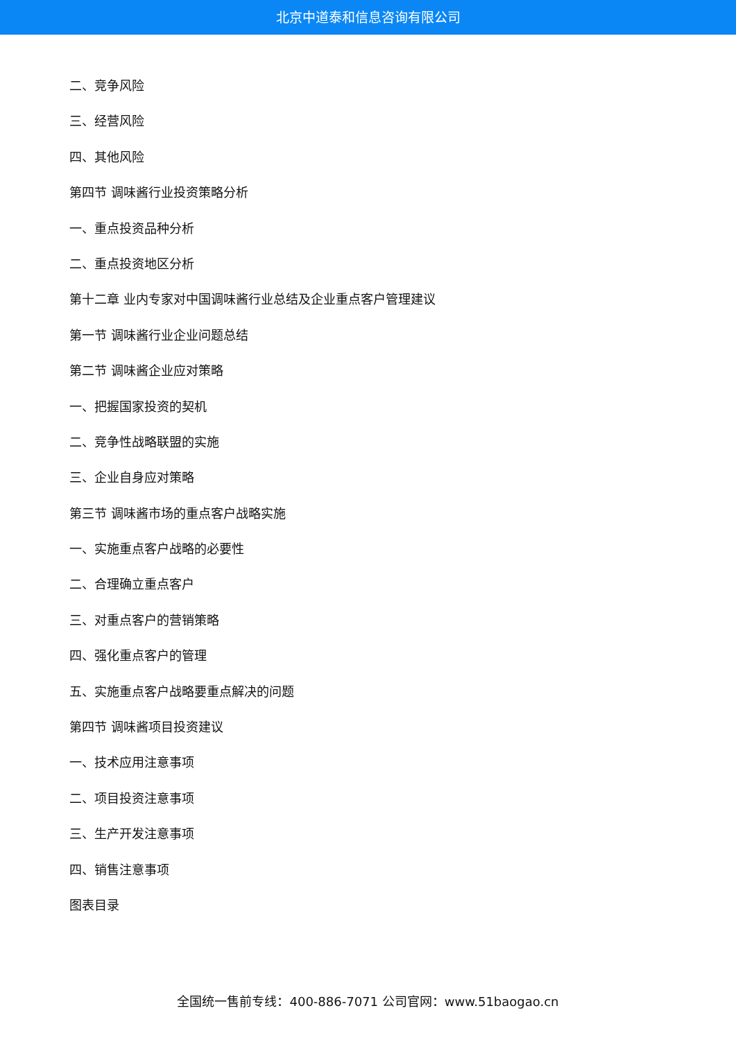北京中道泰和信息咨询有限公司
二、竞争风险
三、经营风险
四、其他风险
第四节 调味酱行业投资策略分析
一、重点投资品种分析
二、重点投资地区分析
第十二章 业内专家对中国调味酱行业总结及企业重点客户管理建议
第一节 调味酱行业企业问题总结
第二节 调味酱企业应对策略
一、把握国家投资的契机
二、竞争性战略联盟的实施
三、企业自身应对策略
第三节 调味酱市场的重点客户战略实施
一、实施重点客户战略的必要性
二、合理确立重点客户
三、对重点客户的营销策略
四、强化重点客户的管理
五、实施重点客户战略要重点解决的问题
第四节 调味酱项目投资建议
一、技术应用注意事项
二、项目投资注意事项
三、生产开发注意事项
四、销售注意事项
图表目录
全国统一售前专线：400-886-7071 公司官网：www.51baogao.cn